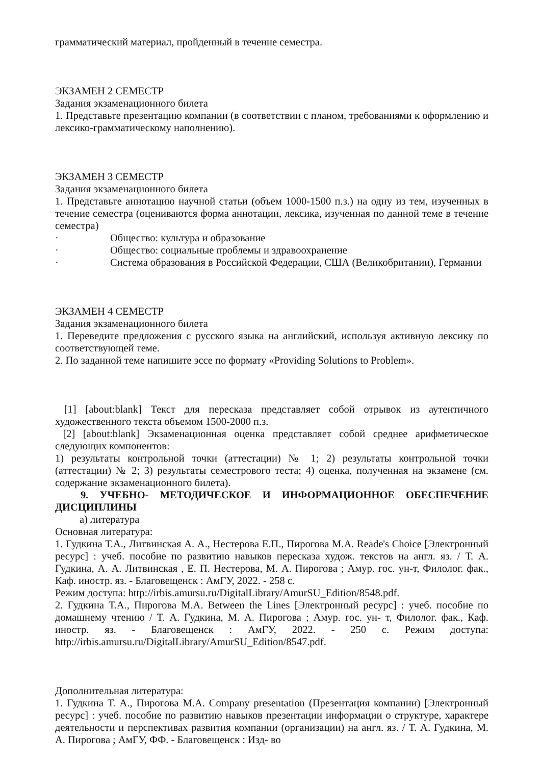грамматический материал, пройденный в течение семестра.
ЭКЗАМЕН 2 СЕМЕСТР
Задания экзаменационного билета
1. Представьте презентацию компании (в соответствии с планом, требованиями к оформлению и лексико-грамматическому наполнению).
ЭКЗАМЕН 3 СЕМЕСТР
Задания экзаменационного билета
1. Представьте аннотацию научной статьи (объем 1000-1500 п.з.) на одну из тем, изученных в течение семестра (оцениваются форма аннотации, лексика, изученная по данной теме в течение семестра)
· Общество: культура и образование
· Общество: социальные проблемы и здравоохранение
· Система образования в Российской Федерации, США (Великобритании), Германии
ЭКЗАМЕН 4 СЕМЕСТР
Задания экзаменационного билета
1. Переведите предложения с русского языка на английский, используя активную лексику по соответствующей теме.
2. По заданной теме напишите эссе по формату «Providing Solutions to Problem».
[1] [about:blank] Текст для пересказа представляет собой отрывок из аутентичного художественного текста объемом 1500-2000 п.з.
[2] [about:blank] Экзаменационная оценка представляет собой среднее арифметическое следующих компонентов:
1) результаты контрольной точки (аттестации) № 1; 2) результаты контрольной точки (аттестации) № 2; 3) результаты семестрового теста; 4) оценка, полученная на экзамене (см. содержание экзаменационного билета).
9. УЧЕБНО- МЕТОДИЧЕСКОЕ И ИНФОРМАЦИОННОЕ ОБЕСПЕЧЕНИЕ ДИСЦИПЛИНЫ
а) литература
Основная литература:
1. Гудкина Т.А., Литвинская А. А., Нестерова Е.П., Пирогова М.А. Reade's Choice [Электронный ресурс] : учеб. пособие по развитию навыков пересказа худож. текстов на англ. яз. / Т. А. Гудкина, А. А. Литвинская , Е. П. Нестерова, М. А. Пирогова ; Амур. гос. ун-т, Филолог. фак., Каф. иностр. яз. - Благовещенск : АмГУ, 2022. - 258 с.
Режим доступа: http://irbis.amursu.ru/DigitalLibrary/AmurSU_Edition/8548.pdf.
2. Гудкина Т.А., Пирогова М.А. Between the Lines [Электронный ресурс] : учеб. пособие по домашнему чтению / Т. А. Гудкина, М. А. Пирогова ; Амур. гос. ун- т, Филолог. фак., Каф. иностр. яз. - Благовещенск : АмГУ, 2022. - 250 с. Режим доступа: http://irbis.amursu.ru/DigitalLibrary/AmurSU_Edition/8547.pdf.
Дополнительная литература:
1. Гудкина Т. А., Пирогова М.А. Company presentation (Презентация компании) [Электронный ресурс] : учеб. пособие по развитию навыков презентации информации о структуре, характере деятельности и перспективах развития компании (организации) на англ. яз. / Т. А. Гудкина, М. А. Пирогова ; АмГУ, ФФ. - Благовещенск : Изд- во